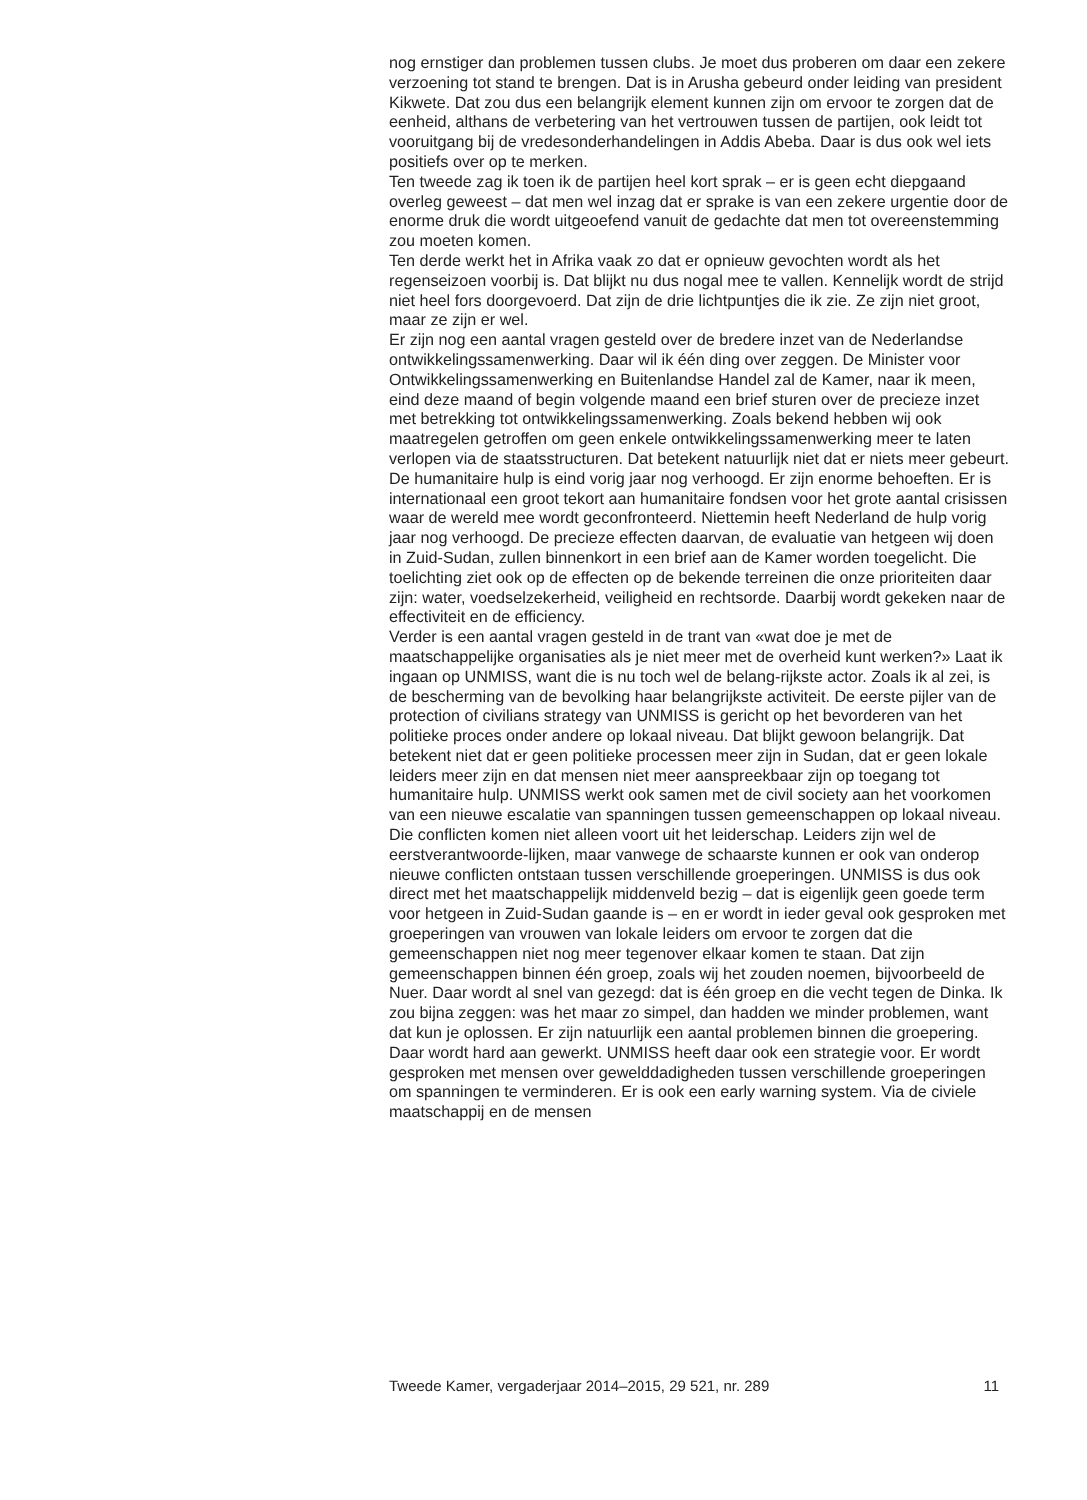nog ernstiger dan problemen tussen clubs. Je moet dus proberen om daar een zekere verzoening tot stand te brengen. Dat is in Arusha gebeurd onder leiding van president Kikwete. Dat zou dus een belangrijk element kunnen zijn om ervoor te zorgen dat de eenheid, althans de verbetering van het vertrouwen tussen de partijen, ook leidt tot vooruitgang bij de vredesonderhandelingen in Addis Abeba. Daar is dus ook wel iets positiefs over op te merken.
Ten tweede zag ik toen ik de partijen heel kort sprak – er is geen echt diepgaand overleg geweest – dat men wel inzag dat er sprake is van een zekere urgentie door de enorme druk die wordt uitgeoefend vanuit de gedachte dat men tot overeenstemming zou moeten komen.
Ten derde werkt het in Afrika vaak zo dat er opnieuw gevochten wordt als het regenseizoen voorbij is. Dat blijkt nu dus nogal mee te vallen. Kennelijk wordt de strijd niet heel fors doorgevoerd. Dat zijn de drie lichtpuntjes die ik zie. Ze zijn niet groot, maar ze zijn er wel.
Er zijn nog een aantal vragen gesteld over de bredere inzet van de Nederlandse ontwikkelingssamenwerking. Daar wil ik één ding over zeggen. De Minister voor Ontwikkelingssamenwerking en Buitenlandse Handel zal de Kamer, naar ik meen, eind deze maand of begin volgende maand een brief sturen over de precieze inzet met betrekking tot ontwikkelingssamenwerking. Zoals bekend hebben wij ook maatregelen getroffen om geen enkele ontwikkelingssamenwerking meer te laten verlopen via de staatsstructuren. Dat betekent natuurlijk niet dat er niets meer gebeurt. De humanitaire hulp is eind vorig jaar nog verhoogd. Er zijn enorme behoeften. Er is internationaal een groot tekort aan humanitaire fondsen voor het grote aantal crisissen waar de wereld mee wordt geconfronteerd. Niettemin heeft Nederland de hulp vorig jaar nog verhoogd. De precieze effecten daarvan, de evaluatie van hetgeen wij doen in Zuid-Sudan, zullen binnenkort in een brief aan de Kamer worden toegelicht. Die toelichting ziet ook op de effecten op de bekende terreinen die onze prioriteiten daar zijn: water, voedselzekerheid, veiligheid en rechtsorde. Daarbij wordt gekeken naar de effectiviteit en de efficiency.
Verder is een aantal vragen gesteld in de trant van «wat doe je met de maatschappelijke organisaties als je niet meer met de overheid kunt werken?» Laat ik ingaan op UNMISS, want die is nu toch wel de belang-rijkste actor. Zoals ik al zei, is de bescherming van de bevolking haar belangrijkste activiteit. De eerste pijler van de protection of civilians strategy van UNMISS is gericht op het bevorderen van het politieke proces onder andere op lokaal niveau. Dat blijkt gewoon belangrijk. Dat betekent niet dat er geen politieke processen meer zijn in Sudan, dat er geen lokale leiders meer zijn en dat mensen niet meer aanspreekbaar zijn op toegang tot humanitaire hulp. UNMISS werkt ook samen met de civil society aan het voorkomen van een nieuwe escalatie van spanningen tussen gemeenschappen op lokaal niveau. Die conflicten komen niet alleen voort uit het leiderschap. Leiders zijn wel de eerstverantwoorde-lijken, maar vanwege de schaarste kunnen er ook van onderop nieuwe conflicten ontstaan tussen verschillende groeperingen. UNMISS is dus ook direct met het maatschappelijk middenveld bezig – dat is eigenlijk geen goede term voor hetgeen in Zuid-Sudan gaande is – en er wordt in ieder geval ook gesproken met groeperingen van vrouwen van lokale leiders om ervoor te zorgen dat die gemeenschappen niet nog meer tegenover elkaar komen te staan. Dat zijn gemeenschappen binnen één groep, zoals wij het zouden noemen, bijvoorbeeld de Nuer. Daar wordt al snel van gezegd: dat is één groep en die vecht tegen de Dinka. Ik zou bijna zeggen: was het maar zo simpel, dan hadden we minder problemen, want dat kun je oplossen. Er zijn natuurlijk een aantal problemen binnen die groepering. Daar wordt hard aan gewerkt. UNMISS heeft daar ook een strategie voor. Er wordt gesproken met mensen over gewelddadigheden tussen verschillende groeperingen om spanningen te verminderen. Er is ook een early warning system. Via de civiele maatschappij en de mensen
Tweede Kamer, vergaderjaar 2014–2015, 29 521, nr. 289 11